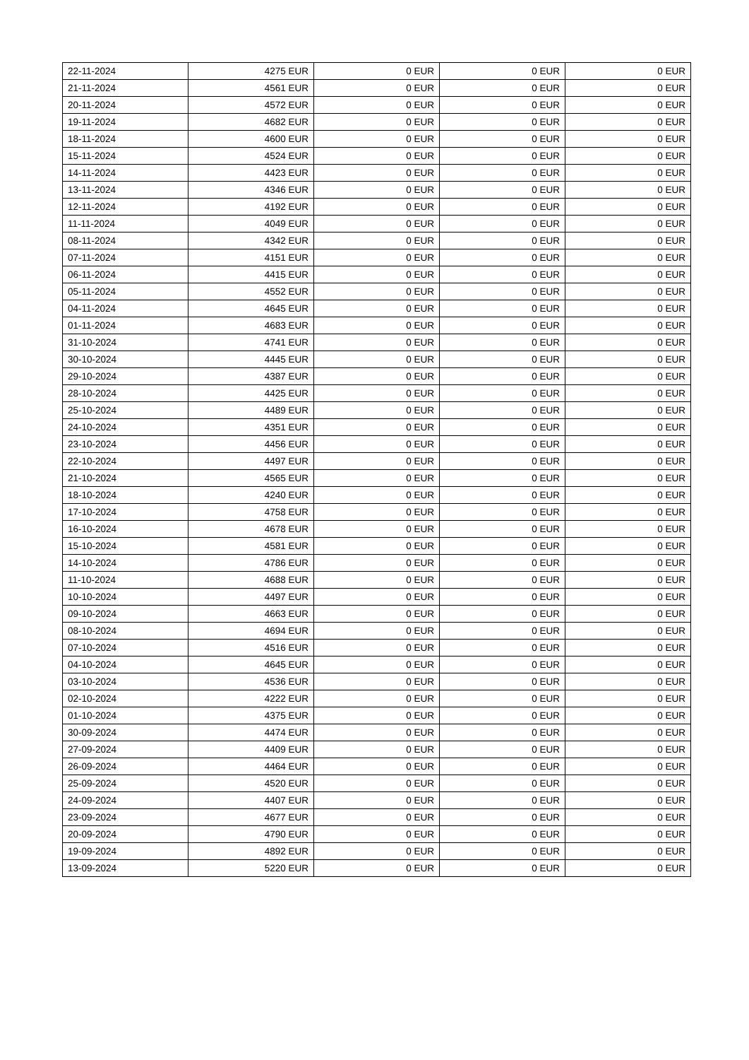| 22-11-2024 | 4275 EUR | 0 EUR | 0 EUR | 0 EUR |
| 21-11-2024 | 4561 EUR | 0 EUR | 0 EUR | 0 EUR |
| 20-11-2024 | 4572 EUR | 0 EUR | 0 EUR | 0 EUR |
| 19-11-2024 | 4682 EUR | 0 EUR | 0 EUR | 0 EUR |
| 18-11-2024 | 4600 EUR | 0 EUR | 0 EUR | 0 EUR |
| 15-11-2024 | 4524 EUR | 0 EUR | 0 EUR | 0 EUR |
| 14-11-2024 | 4423 EUR | 0 EUR | 0 EUR | 0 EUR |
| 13-11-2024 | 4346 EUR | 0 EUR | 0 EUR | 0 EUR |
| 12-11-2024 | 4192 EUR | 0 EUR | 0 EUR | 0 EUR |
| 11-11-2024 | 4049 EUR | 0 EUR | 0 EUR | 0 EUR |
| 08-11-2024 | 4342 EUR | 0 EUR | 0 EUR | 0 EUR |
| 07-11-2024 | 4151 EUR | 0 EUR | 0 EUR | 0 EUR |
| 06-11-2024 | 4415 EUR | 0 EUR | 0 EUR | 0 EUR |
| 05-11-2024 | 4552 EUR | 0 EUR | 0 EUR | 0 EUR |
| 04-11-2024 | 4645 EUR | 0 EUR | 0 EUR | 0 EUR |
| 01-11-2024 | 4683 EUR | 0 EUR | 0 EUR | 0 EUR |
| 31-10-2024 | 4741 EUR | 0 EUR | 0 EUR | 0 EUR |
| 30-10-2024 | 4445 EUR | 0 EUR | 0 EUR | 0 EUR |
| 29-10-2024 | 4387 EUR | 0 EUR | 0 EUR | 0 EUR |
| 28-10-2024 | 4425 EUR | 0 EUR | 0 EUR | 0 EUR |
| 25-10-2024 | 4489 EUR | 0 EUR | 0 EUR | 0 EUR |
| 24-10-2024 | 4351 EUR | 0 EUR | 0 EUR | 0 EUR |
| 23-10-2024 | 4456 EUR | 0 EUR | 0 EUR | 0 EUR |
| 22-10-2024 | 4497 EUR | 0 EUR | 0 EUR | 0 EUR |
| 21-10-2024 | 4565 EUR | 0 EUR | 0 EUR | 0 EUR |
| 18-10-2024 | 4240 EUR | 0 EUR | 0 EUR | 0 EUR |
| 17-10-2024 | 4758 EUR | 0 EUR | 0 EUR | 0 EUR |
| 16-10-2024 | 4678 EUR | 0 EUR | 0 EUR | 0 EUR |
| 15-10-2024 | 4581 EUR | 0 EUR | 0 EUR | 0 EUR |
| 14-10-2024 | 4786 EUR | 0 EUR | 0 EUR | 0 EUR |
| 11-10-2024 | 4688 EUR | 0 EUR | 0 EUR | 0 EUR |
| 10-10-2024 | 4497 EUR | 0 EUR | 0 EUR | 0 EUR |
| 09-10-2024 | 4663 EUR | 0 EUR | 0 EUR | 0 EUR |
| 08-10-2024 | 4694 EUR | 0 EUR | 0 EUR | 0 EUR |
| 07-10-2024 | 4516 EUR | 0 EUR | 0 EUR | 0 EUR |
| 04-10-2024 | 4645 EUR | 0 EUR | 0 EUR | 0 EUR |
| 03-10-2024 | 4536 EUR | 0 EUR | 0 EUR | 0 EUR |
| 02-10-2024 | 4222 EUR | 0 EUR | 0 EUR | 0 EUR |
| 01-10-2024 | 4375 EUR | 0 EUR | 0 EUR | 0 EUR |
| 30-09-2024 | 4474 EUR | 0 EUR | 0 EUR | 0 EUR |
| 27-09-2024 | 4409 EUR | 0 EUR | 0 EUR | 0 EUR |
| 26-09-2024 | 4464 EUR | 0 EUR | 0 EUR | 0 EUR |
| 25-09-2024 | 4520 EUR | 0 EUR | 0 EUR | 0 EUR |
| 24-09-2024 | 4407 EUR | 0 EUR | 0 EUR | 0 EUR |
| 23-09-2024 | 4677 EUR | 0 EUR | 0 EUR | 0 EUR |
| 20-09-2024 | 4790 EUR | 0 EUR | 0 EUR | 0 EUR |
| 19-09-2024 | 4892 EUR | 0 EUR | 0 EUR | 0 EUR |
| 13-09-2024 | 5220 EUR | 0 EUR | 0 EUR | 0 EUR |